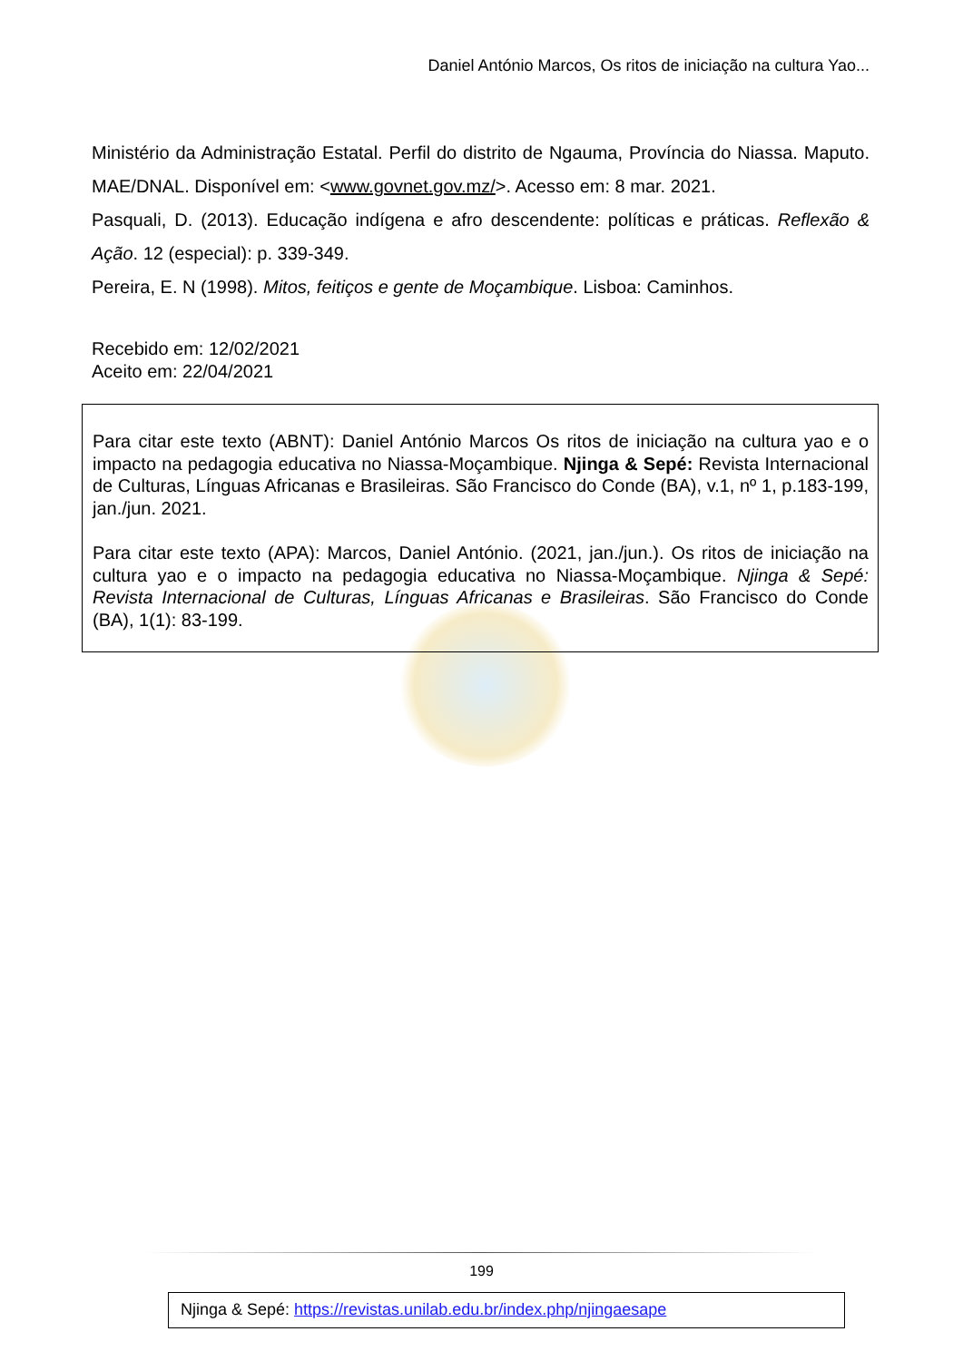Daniel António Marcos, Os ritos de iniciação na cultura Yao...
Ministério da Administração Estatal. Perfil do distrito de Ngauma, Província do Niassa. Maputo. MAE/DNAL. Disponível em: <www.govnet.gov.mz/>. Acesso em: 8 mar. 2021.
Pasquali, D. (2013). Educação indígena e afro descendente: políticas e práticas. Reflexão & Ação. 12 (especial): p. 339-349.
Pereira, E. N (1998). Mitos, feitiços e gente de Moçambique. Lisboa: Caminhos.
Recebido em: 12/02/2021
Aceito em: 22/04/2021
Para citar este texto (ABNT): Daniel António Marcos Os ritos de iniciação na cultura yao e o impacto na pedagogia educativa no Niassa-Moçambique. Njinga & Sepé: Revista Internacional de Culturas, Línguas Africanas e Brasileiras. São Francisco do Conde (BA), v.1, nº 1, p.183-199, jan./jun. 2021.
Para citar este texto (APA): Marcos, Daniel António. (2021, jan./jun.). Os ritos de iniciação na cultura yao e o impacto na pedagogia educativa no Niassa-Moçambique. Njinga & Sepé: Revista Internacional de Culturas, Línguas Africanas e Brasileiras. São Francisco do Conde (BA), 1(1): 83-199.
199
Njinga & Sepé: https://revistas.unilab.edu.br/index.php/njingaesape